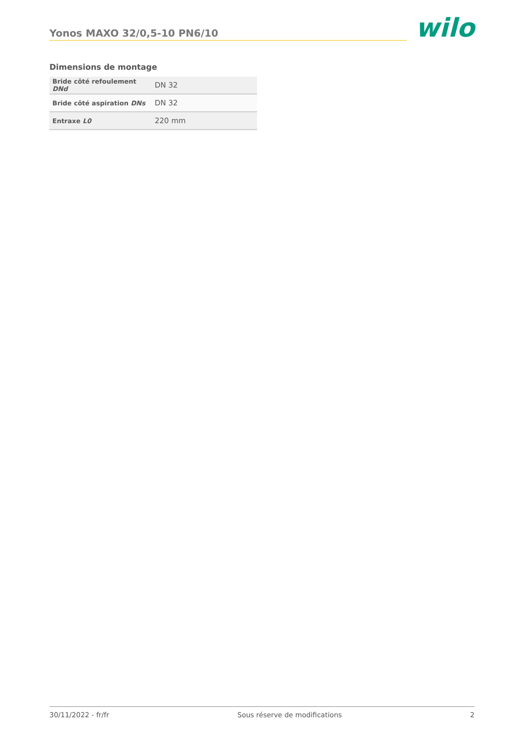Yonos MAXO 32/0,5-10 PN6/10
wilo
Dimensions de montage
| Bride côté refoulement DNd | DN 32 |
| Bride côté aspiration DNs | DN 32 |
| Entraxe L0 | 220 mm |
30/11/2022 - fr/fr Sous réserve de modifications 2